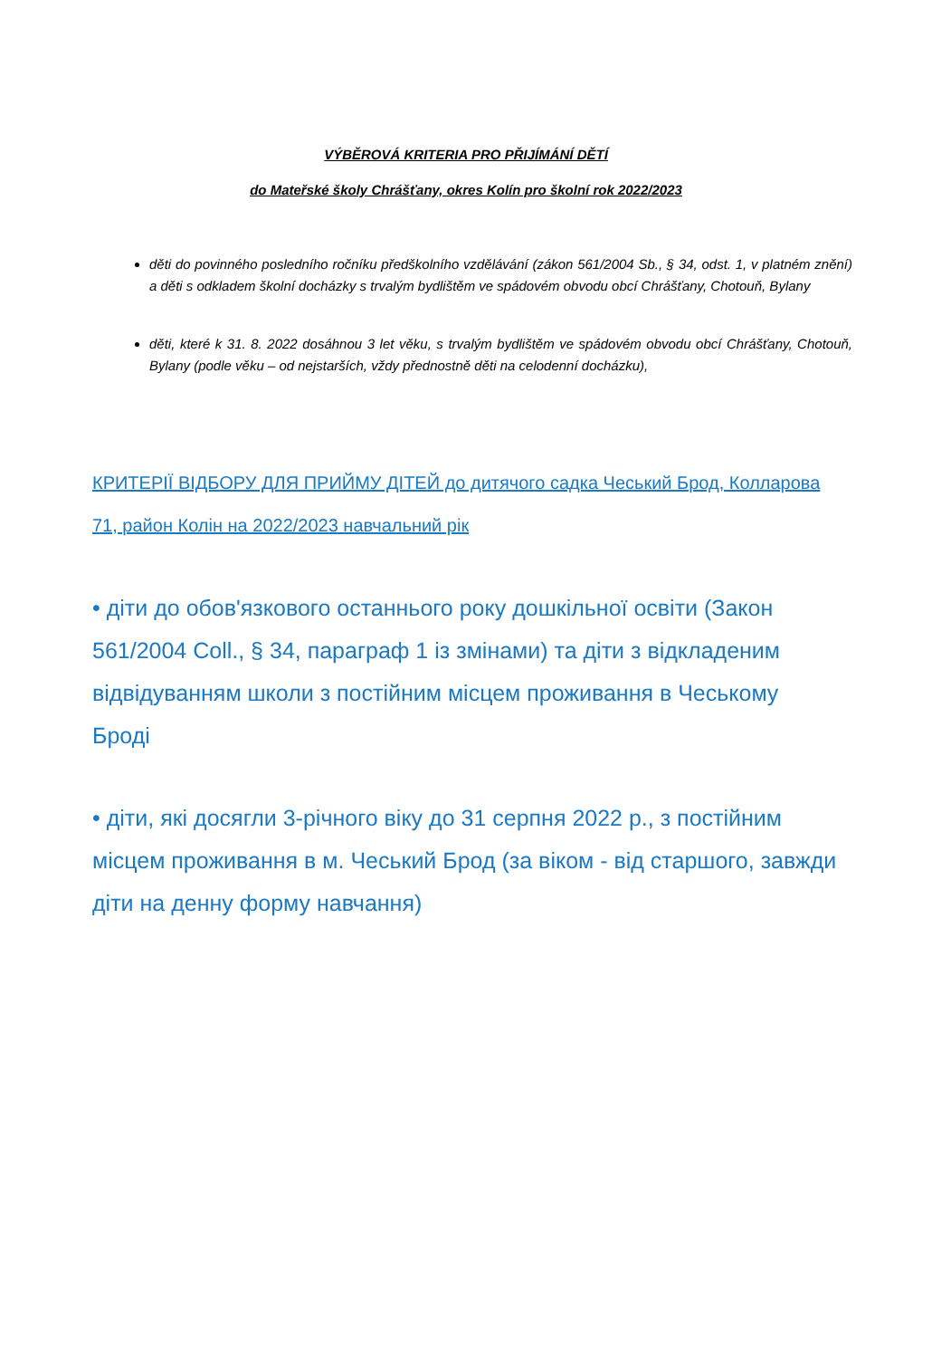VÝBĚROVÁ KRITERIA PRO PŘIJÍMÁNÍ DĚTÍ
do Mateřské školy Chrášťany, okres Kolín pro školní rok 2022/2023
děti do povinného posledního ročníku předškolního vzdělávání (zákon 561/2004 Sb., § 34, odst. 1, v platném znění) a děti s odkladem školní docházky s trvalým bydlištěm ve spádovém obvodu obcí Chrášťany, Chotouň, Bylany
děti, které k 31. 8. 2022 dosáhnou 3 let věku, s trvalým bydlištěm ve spádovém obvodu obcí Chrášťany, Chotouň, Bylany (podle věku – od nejstarších, vždy přednostně děti na celodenní docházku),
КРИТЕРІЇ ВІДБОРУ ДЛЯ ПРИЙМУ ДІТЕЙ до дитячого садка Чеський Брод, Колларова 71, район Колін на 2022/2023 навчальний рік
• діти до обов'язкового останнього року дошкільної освіти (Закон 561/2004 Coll., § 34, параграф 1 із змінами) та діти з відкладеним відвідуванням школи з постійним місцем проживання в Чеському Броді
• діти, які досягли 3-річного віку до 31 серпня 2022 р., з постійним місцем проживання в м. Чеський Брод (за віком - від старшого, завжди діти на денну форму навчання)